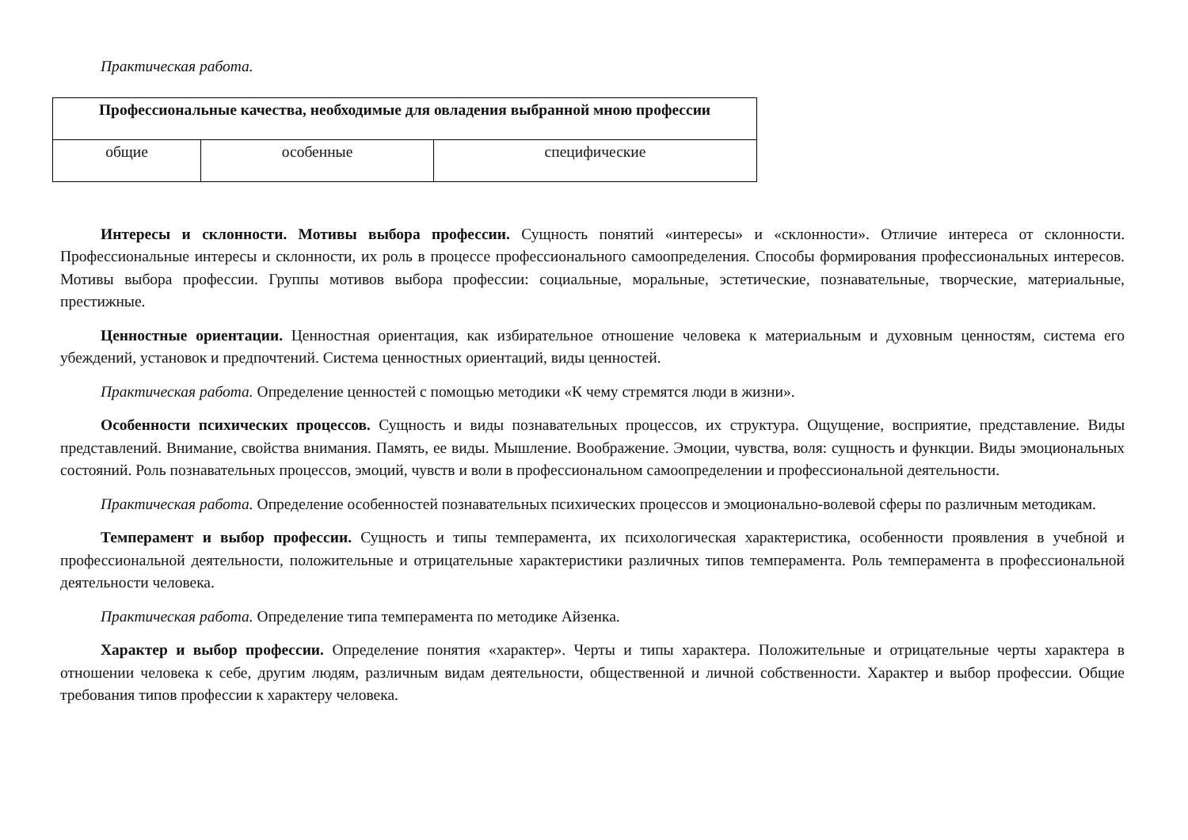Практическая работа.
| Профессиональные качества, необходимые для овладения выбранной мною профессии | | |
| --- | --- | --- |
| общие | особенные | специфические |
Интересы и склонности. Мотивы выбора профессии. Сущность понятий «интересы» и «склонности». Отличие интереса от склонности. Профессиональные интересы и склонности, их роль в процессе профессионального самоопределения. Способы формирования профессиональных интересов. Мотивы выбора профессии. Группы мотивов выбора профессии: социальные, моральные, эстетические, познавательные, творческие, материальные, престижные.
Ценностные ориентации. Ценностная ориентация, как избирательное отношение человека к материальным и духовным ценностям, система его убеждений, установок и предпочтений. Система ценностных ориентаций, виды ценностей.
Практическая работа. Определение ценностей с помощью методики «К чему стремятся люди в жизни».
Особенности психических процессов. Сущность и виды познавательных процессов, их структура. Ощущение, восприятие, представление. Виды представлений. Внимание, свойства внимания. Память, ее виды. Мышление. Воображение. Эмоции, чувства, воля: сущность и функции. Виды эмоциональных состояний. Роль познавательных процессов, эмоций, чувств и воли в профессиональном самоопределении и профессиональной деятельности.
Практическая работа. Определение особенностей познавательных психических процессов и эмоционально-волевой сферы по различным методикам.
Темперамент и выбор профессии. Сущность и типы темперамента, их психологическая характеристика, особенности проявления в учебной и профессиональной деятельности, положительные и отрицательные характеристики различных типов темперамента. Роль темперамента в профессиональной деятельности человека.
Практическая работа. Определение типа темперамента по методике Айзенка.
Характер и выбор профессии. Определение понятия «характер». Черты и типы характера. Положительные и отрицательные черты характера в отношении человека к себе, другим людям, различным видам деятельности, общественной и личной собственности. Характер и выбор профессии. Общие требования типов профессии к характеру человека.